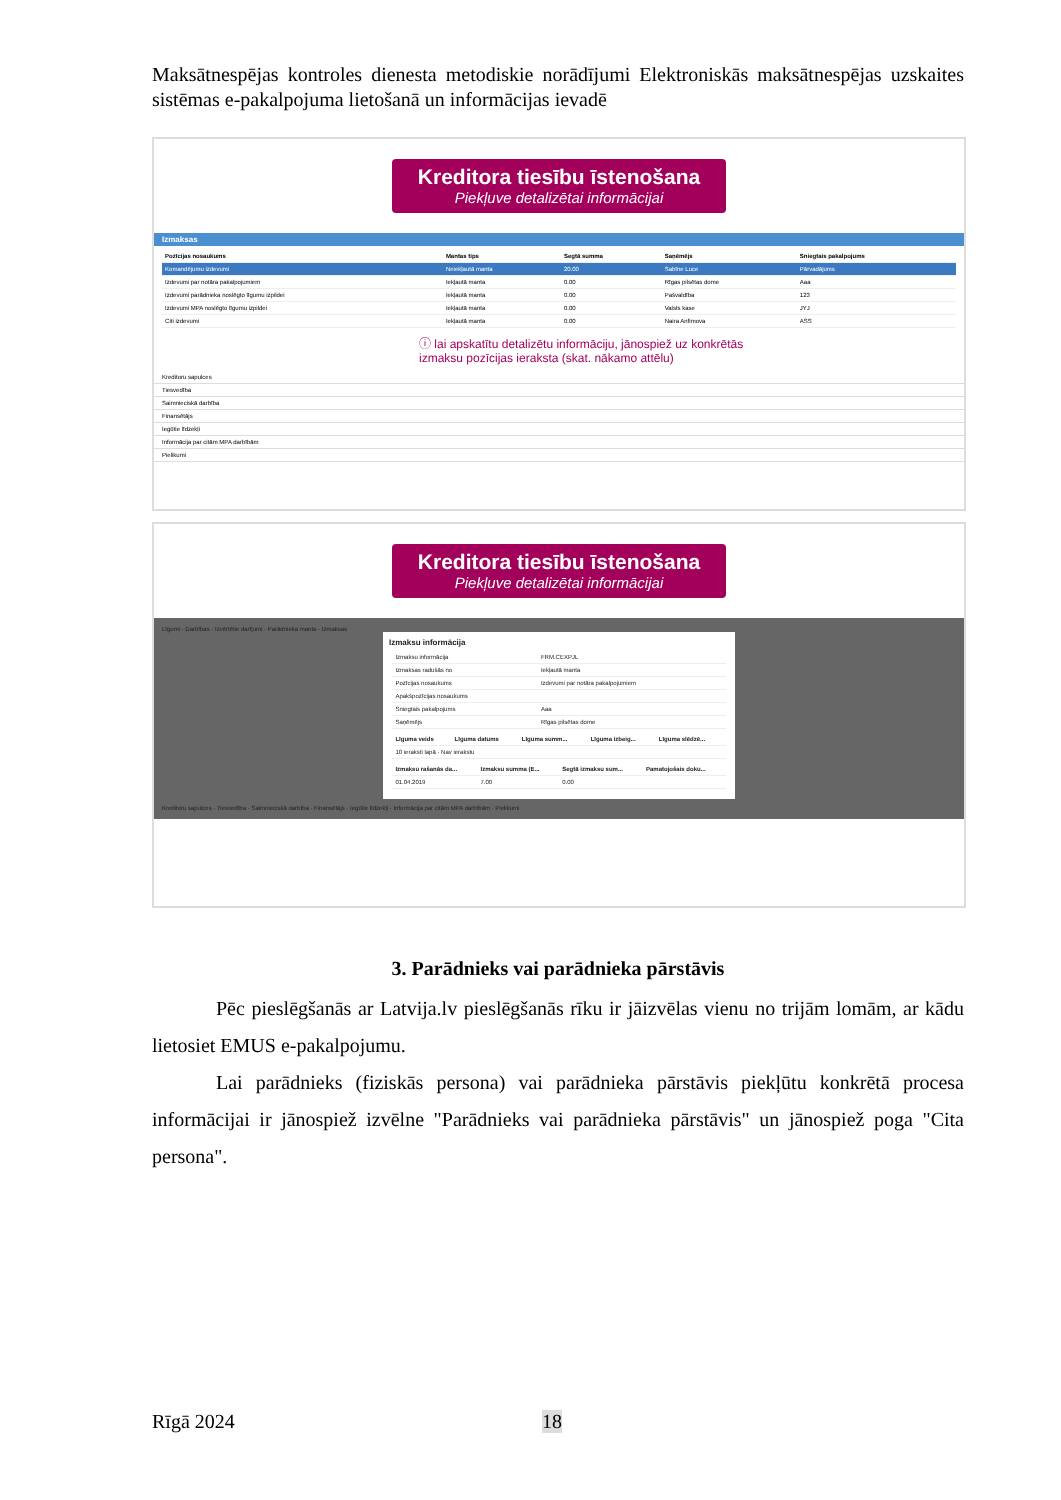Maksātnespējas kontroles dienesta metodiskie norādījumi Elektroniskās maksātnespējas uzskaites sistēmas e-pakalpojuma lietošanā un informācijas ievadē
Kreditora tiesību īstenošana
Piekļuve detalizētai informācijai
Izmaksas
| Pozīcijas nosaukums | Mantas tips | Segtā summa | Saņēmējs | Sniegtais pakalpojums |
| --- | --- | --- | --- | --- |
| Komandējumu izdevumi | Neiekļautā manta | 20.00 | Sabīne Luce | Pārvadājums |
| Izdevumi par notāra pakalpojumiem | Iekļautā manta | 0.00 | Rīgas pilsētas dome | Aaa |
| Izdevumi parādnieka noslēgto līgumu izpildei | Iekļautā manta | 0.00 | Pašvaldība | 123 |
| Izdevumi MPA noslēgto līgumu izpildei | Iekļautā manta | 0.00 | Valsts kase | JYJ |
| Citi izdevumi | Iekļautā manta | 0.00 | Naira Anfimova | ASS |
ⓘ lai apskatītu detalizētu informāciju, jānospiež uz konkrētās
izmaksu pozīcijas ieraksta (skat. nākamo attēlu)
Kreditoru sapulces
Tiesvedība
Saimnieciskā darbība
Finansētājs
Iegūtie līdzekļi
Informācija par citām MPA darbībām
Pielikumi
Kreditora tiesību īstenošana
Piekļuve detalizētai informācijai
Līgumi · Darbības · Izvērtētie darījumi · Parādnieka manta · Izmaksas
Izmaksu informācija
| Izmaksu informācija | FRM.CEXPJL |
| Izmaksas radušās no | Iekļautā manta |
| Pozīcijas nosaukums | Izdevumi par notāra pakalpojumiem |
| Apakšpozīcijas nosaukums | |
| Sniegtais pakalpojums | Aaa |
| Saņēmējs | Rīgas pilsētas dome |
| Līguma veids | Līguma datums | Līguma summ... | Līguma izbeig... | Līguma slēdzē... |
| --- | --- | --- | --- | --- |
| 10 ieraksti lapā · Nav ierakstu | | | | |
| Izmaksu rašanās da... | Izmaksu summa (E... | Segtā izmaksu sum... | Pamatojošais doku... |
| --- | --- | --- | --- |
| 01.04.2019 | 7.00 | 0.00 | |
Kreditoru sapulces · Tiesvedība · Saimnieciskā darbība · Finansētājs · Iegūtie līdzekļi · Informācija par citām MPA darbībām · Pielikumi
3. Parādnieks vai parādnieka pārstāvis
Pēc pieslēgšanās ar Latvija.lv pieslēgšanās rīku ir jāizvēlas vienu no trijām lomām, ar kādu lietosiet EMUS e-pakalpojumu.
Lai parādnieks (fiziskās persona) vai parādnieka pārstāvis piekļūtu konkrētā procesa informācijai ir jānospiež izvēlne "Parādnieks vai parādnieka pārstāvis" un jānospiež poga "Cita persona".
Rīgā 2024 18